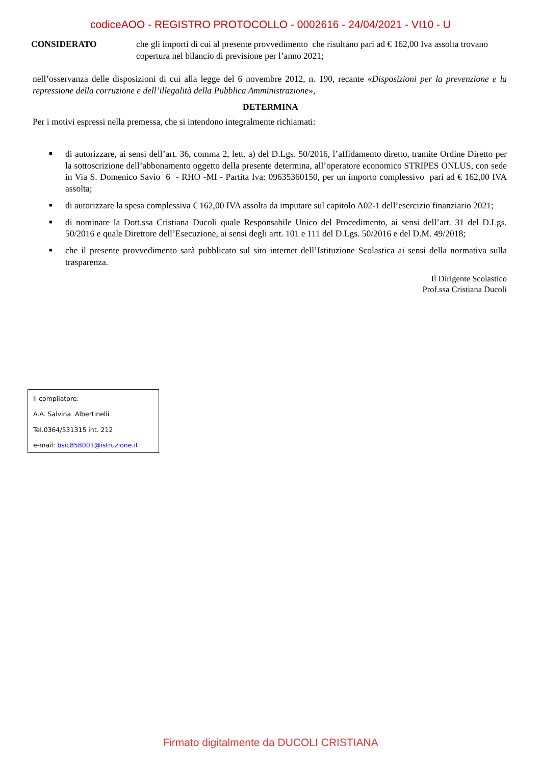codiceAOO - REGISTRO PROTOCOLLO - 0002616 - 24/04/2021 - VI10 - U
CONSIDERATO che gli importi di cui al presente provvedimento che risultano pari ad € 162,00 Iva assolta trovano copertura nel bilancio di previsione per l’anno 2021;
nell’osservanza delle disposizioni di cui alla legge del 6 novembre 2012, n. 190, recante «Disposizioni per la prevenzione e la repressione della corruzione e dell’illegalità della Pubblica Amministrazione»,
DETERMINA
Per i motivi espressi nella premessa, che si intendono integralmente richiamati:
■ di autorizzare, ai sensi dell’art. 36, comma 2, lett. a) del D.Lgs. 50/2016, l’affidamento diretto, tramite Ordine Diretto per la sottoscrizione dell’abbonamento oggetto della presente determina, all’operatore economico STRIPES ONLUS, con sede in Via S. Domenico Savio 6 - RHO -MI - Partita Iva: 09635360150, per un importo complessivo pari ad € 162,00 IVA assolta;
■ di autorizzare la spesa complessiva € 162,00 IVA assolta da imputare sul capitolo A02-1 dell’esercizio finanziario 2021;
■ di nominare la Dott.ssa Cristiana Ducoli quale Responsabile Unico del Procedimento, ai sensi dell’art. 31 del D.Lgs. 50/2016 e quale Direttore dell’Esecuzione, ai sensi degli artt. 101 e 111 del D.Lgs. 50/2016 e del D.M. 49/2018;
■ che il presente provvedimento sarà pubblicato sul sito internet dell’Istituzione Scolastica ai sensi della normativa sulla trasparenza.
Il Dirigente Scolastico
Prof.ssa Cristiana Ducoli
Il compilatore:
A.A. Salvina Albertinelli
Tel.0364/531315 int. 212
e-mail: bsic858001@istruzione.it
Firmato digitalmente da DUCOLI CRISTIANA